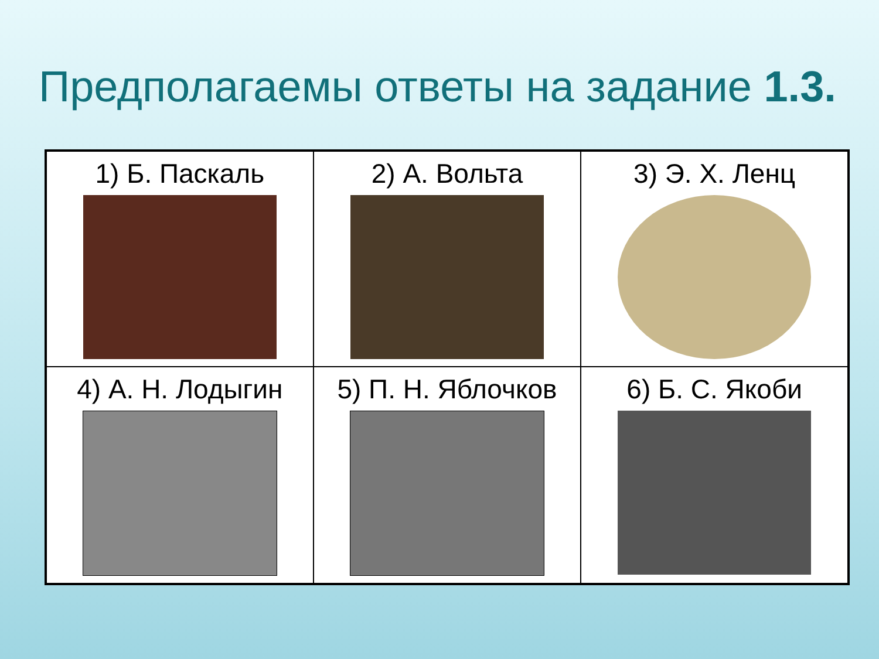Предполагаемы ответы на задание 1.3.
| 1) Б. Паскаль | 2) А. Вольта | 3) Э. Х. Ленц |
| 4) А. Н. Лодыгин | 5) П. Н. Яблочков | 6) Б. С. Якоби |